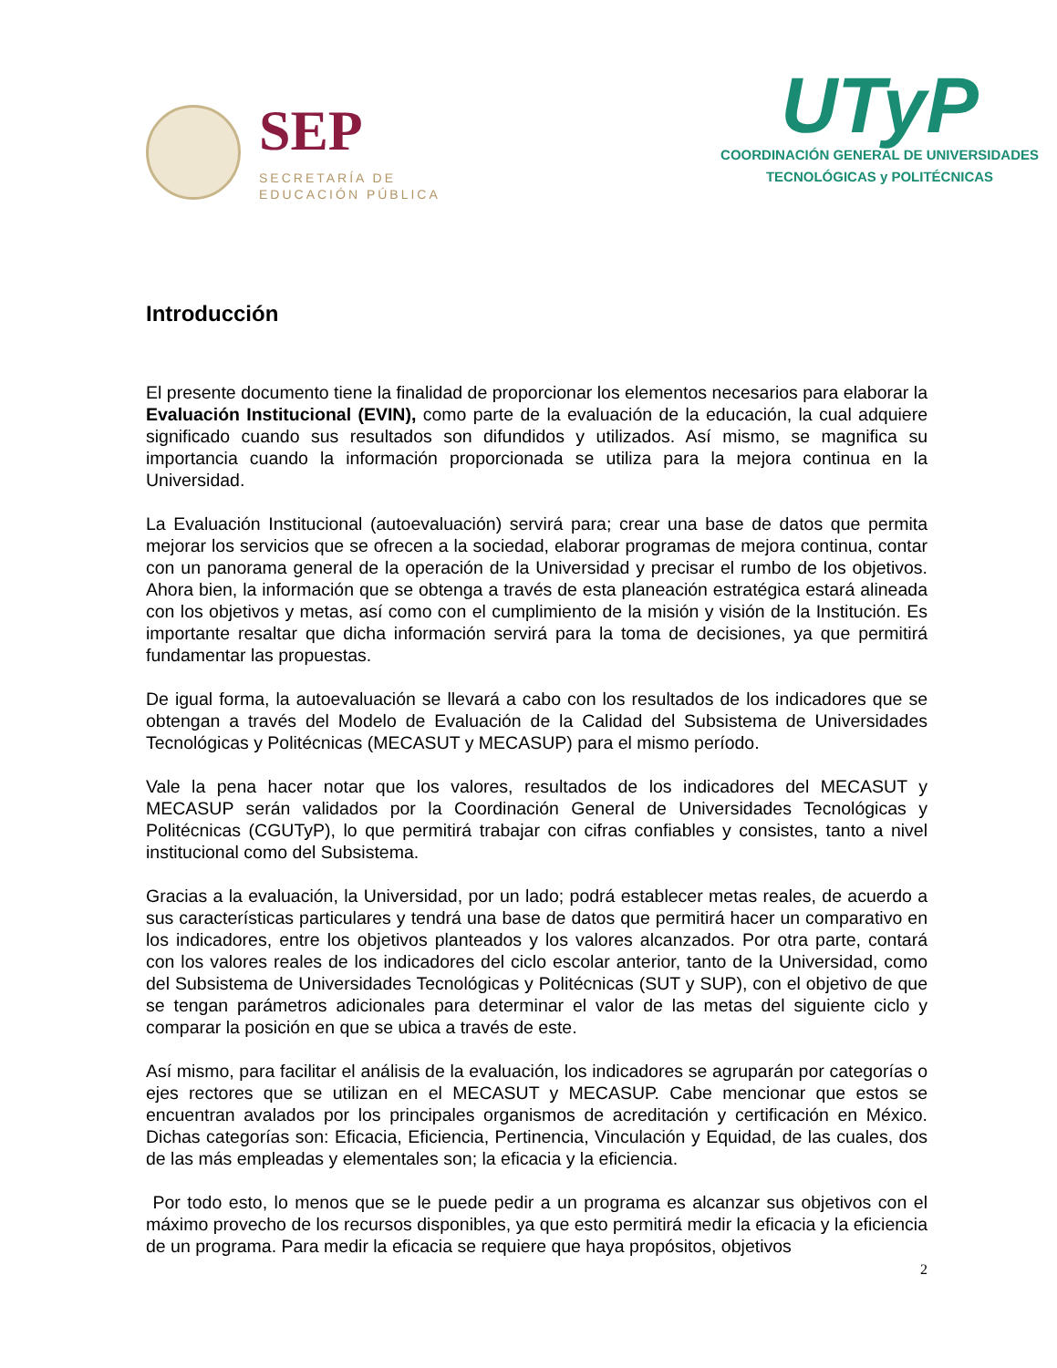SEP
SECRETARÍA DE
EDUCACIÓN PÚBLICA
UTyP
COORDINACIÓN GENERAL DE UNIVERSIDADES
TECNOLÓGICAS y POLITÉCNICAS
Introducción
El presente documento tiene la finalidad de proporcionar los elementos necesarios para elaborar la Evaluación Institucional (EVIN), como parte de la evaluación de la educación, la cual adquiere significado cuando sus resultados son difundidos y utilizados. Así mismo, se magnifica su importancia cuando la información proporcionada se utiliza para la mejora continua en la Universidad.
La Evaluación Institucional (autoevaluación) servirá para; crear una base de datos que permita mejorar los servicios que se ofrecen a la sociedad, elaborar programas de mejora continua, contar con un panorama general de la operación de la Universidad y precisar el rumbo de los objetivos. Ahora bien, la información que se obtenga a través de esta planeación estratégica estará alineada con los objetivos y metas, así como con el cumplimiento de la misión y visión de la Institución. Es importante resaltar que dicha información servirá para la toma de decisiones, ya que permitirá fundamentar las propuestas.
De igual forma, la autoevaluación se llevará a cabo con los resultados de los indicadores que se obtengan a través del Modelo de Evaluación de la Calidad del Subsistema de Universidades Tecnológicas y Politécnicas (MECASUT y MECASUP) para el mismo período.
Vale la pena hacer notar que los valores, resultados de los indicadores del MECASUT y MECASUP serán validados por la Coordinación General de Universidades Tecnológicas y Politécnicas (CGUTyP), lo que permitirá trabajar con cifras confiables y consistes, tanto a nivel institucional como del Subsistema.
Gracias a la evaluación, la Universidad, por un lado; podrá establecer metas reales, de acuerdo a sus características particulares y tendrá una base de datos que permitirá hacer un comparativo en los indicadores, entre los objetivos planteados y los valores alcanzados. Por otra parte, contará con los valores reales de los indicadores del ciclo escolar anterior, tanto de la Universidad, como del Subsistema de Universidades Tecnológicas y Politécnicas (SUT y SUP), con el objetivo de que se tengan parámetros adicionales para determinar el valor de las metas del siguiente ciclo y comparar la posición en que se ubica a través de este.
Así mismo, para facilitar el análisis de la evaluación, los indicadores se agruparán por categorías o ejes rectores que se utilizan en el MECASUT y MECASUP. Cabe mencionar que estos se encuentran avalados por los principales organismos de acreditación y certificación en México. Dichas categorías son: Eficacia, Eficiencia, Pertinencia, Vinculación y Equidad, de las cuales, dos de las más empleadas y elementales son; la eficacia y la eficiencia.
Por todo esto, lo menos que se le puede pedir a un programa es alcanzar sus objetivos con el máximo provecho de los recursos disponibles, ya que esto permitirá medir la eficacia y la eficiencia de un programa. Para medir la eficacia se requiere que haya propósitos, objetivos
2